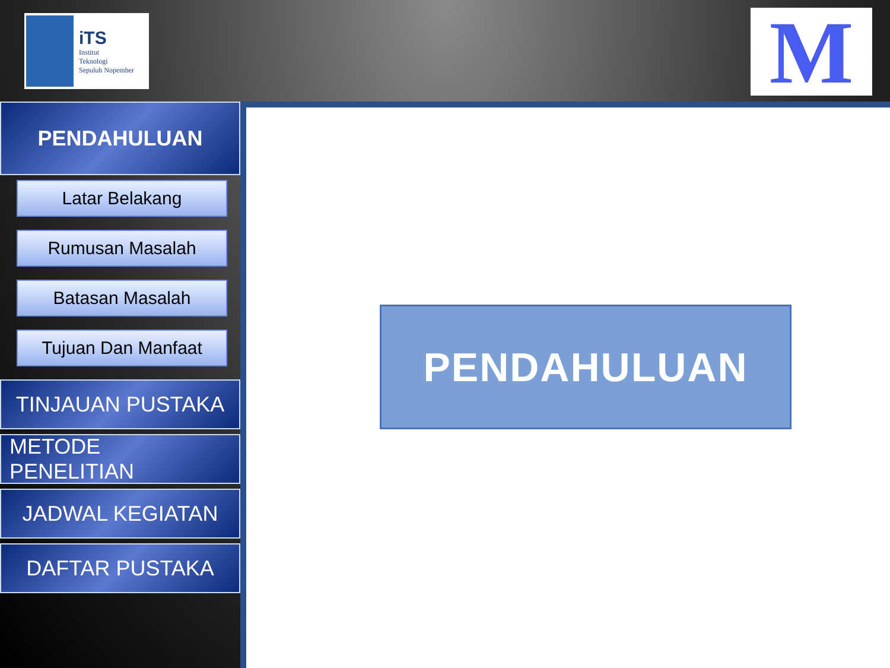iTS
Institut
Teknologi
Sepuluh Nopember
M
PENDAHULUAN
Latar Belakang
Rumusan Masalah
Batasan Masalah
Tujuan Dan Manfaat
TINJAUAN PUSTAKA
METODE PENELITIAN
JADWAL KEGIATAN
DAFTAR PUSTAKA
PENDAHULUAN